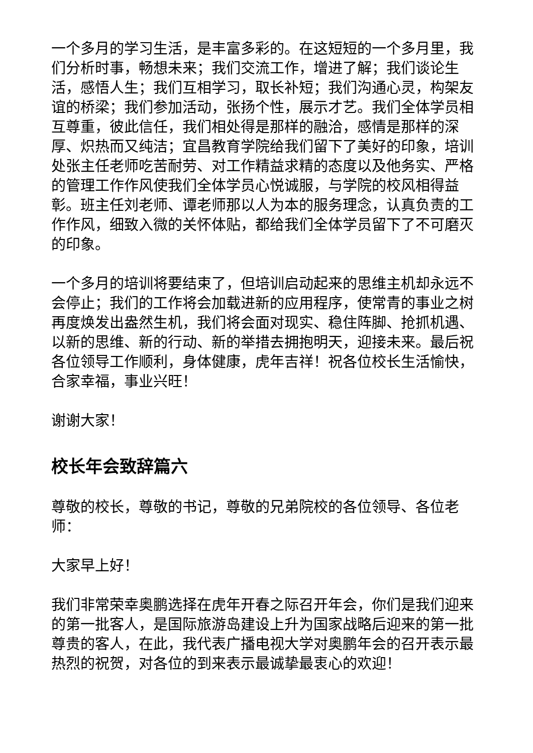一个多月的学习生活，是丰富多彩的。在这短短的一个多月里，我们分析时事，畅想未来；我们交流工作，增进了解；我们谈论生活，感悟人生；我们互相学习，取长补短；我们沟通心灵，构架友谊的桥梁；我们参加活动，张扬个性，展示才艺。我们全体学员相互尊重，彼此信任，我们相处得是那样的融洽，感情是那样的深厚、炽热而又纯洁；宜昌教育学院给我们留下了美好的印象，培训处张主任老师吃苦耐劳、对工作精益求精的态度以及他务实、严格的管理工作作风使我们全体学员心悦诚服，与学院的校风相得益彰。班主任刘老师、谭老师那以人为本的服务理念，认真负责的工作作风，细致入微的关怀体贴，都给我们全体学员留下了不可磨灭的印象。
一个多月的培训将要结束了，但培训启动起来的思维主机却永远不会停止；我们的工作将会加载进新的应用程序，使常青的事业之树再度焕发出盎然生机，我们将会面对现实、稳住阵脚、抢抓机遇、以新的思维、新的行动、新的举措去拥抱明天，迎接未来。最后祝各位领导工作顺利，身体健康，虎年吉祥！祝各位校长生活愉快，合家幸福，事业兴旺！
谢谢大家！
校长年会致辞篇六
尊敬的校长，尊敬的书记，尊敬的兄弟院校的各位领导、各位老师：
大家早上好！
我们非常荣幸奥鹏选择在虎年开春之际召开年会，你们是我们迎来的第一批客人，是国际旅游岛建设上升为国家战略后迎来的第一批尊贵的客人，在此，我代表广播电视大学对奥鹏年会的召开表示最热烈的祝贺，对各位的到来表示最诚挚最衷心的欢迎！